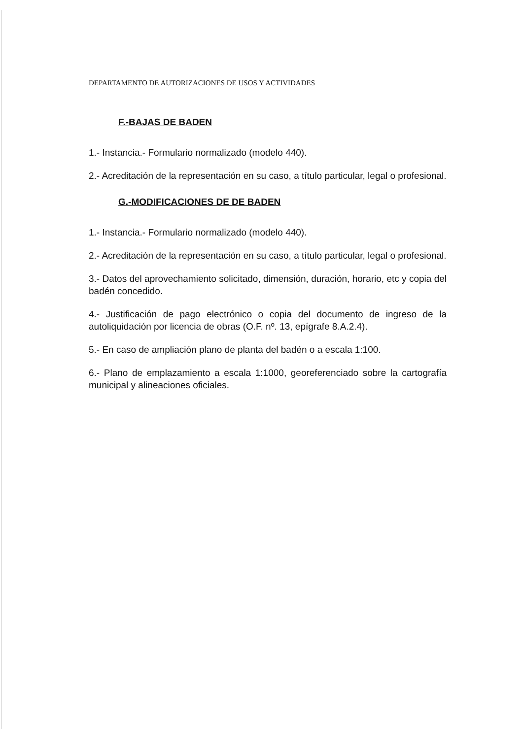DEPARTAMENTO DE AUTORIZACIONES DE USOS Y ACTIVIDADES
F.-BAJAS DE BADEN
1.- Instancia.- Formulario normalizado (modelo 440).
2.- Acreditación de la representación en su caso, a título particular, legal o profesional.
G.-MODIFICACIONES DE DE BADEN
1.- Instancia.- Formulario normalizado (modelo 440).
2.- Acreditación de la representación en su caso, a título particular, legal o profesional.
3.- Datos del aprovechamiento solicitado, dimensión, duración, horario, etc y copia del badén concedido.
4.- Justificación de pago electrónico o copia del documento de ingreso de la autoliquidación por licencia de obras (O.F. nº. 13, epígrafe 8.A.2.4).
5.- En caso de ampliación plano de planta del badén o a escala 1:100.
6.- Plano de emplazamiento a escala 1:1000, georeferenciado sobre la cartografía municipal y alineaciones oficiales.